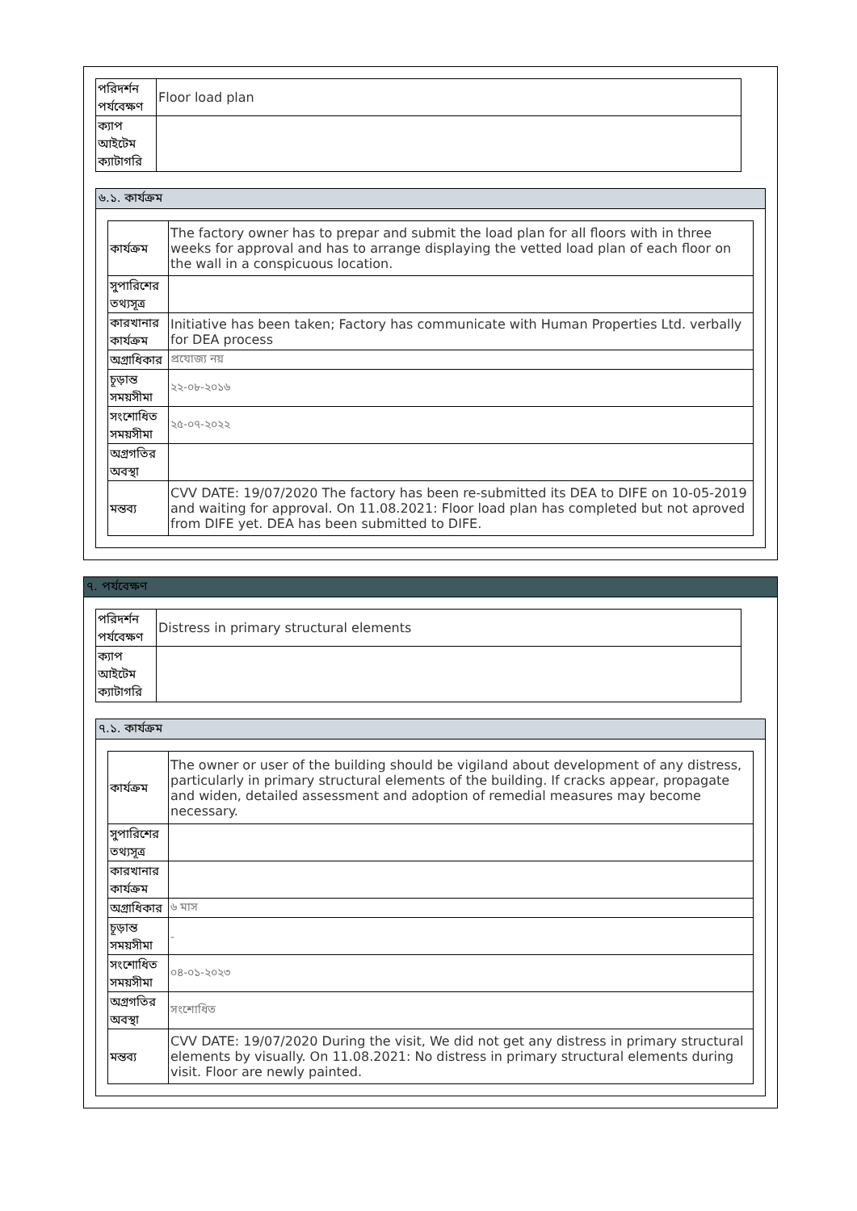| পরিদর্শন পর্যবেক্ষণ | Floor load plan |
| ক্যাপ আইটেম ক্যাটাগরি | |
৬.১. কার্যক্রম
| কার্যক্রম | The factory owner has to prepar and submit the load plan for all floors with in three weeks for approval and has to arrange displaying the vetted load plan of each floor on the wall in a conspicuous location. |
| সুপারিশের তথ্যসূত্র | |
| কারখানার কার্যক্রম | Initiative has been taken; Factory has communicate with Human Properties Ltd. verbally for DEA process |
| অগ্রাধিকার | প্রযোজ্য নয় |
| চূড়ান্ত সময়সীমা | ২২-০৮-২০১৬ |
| সংশোধিত সময়সীমা | ২৫-০৭-২০২২ |
| অগ্রগতির অবস্থা | |
| মন্তব্য | CVV DATE: 19/07/2020 The factory has been re-submitted its DEA to DIFE on 10-05-2019 and waiting for approval. On 11.08.2021: Floor load plan has completed but not aproved from DIFE yet. DEA has been submitted to DIFE. |
৭. পর্যবেক্ষণ
| পরিদর্শন পর্যবেক্ষণ | Distress in primary structural elements |
| ক্যাপ আইটেম ক্যাটাগরি | |
৭.১. কার্যক্রম
| কার্যক্রম | The owner or user of the building should be vigiland about development of any distress, particularly in primary structural elements of the building. If cracks appear, propagate and widen, detailed assessment and adoption of remedial measures may become necessary. |
| সুপারিশের তথ্যসূত্র | |
| কারখানার কার্যক্রম | |
| অগ্রাধিকার | ৬ মাস |
| চূড়ান্ত সময়সীমা | - |
| সংশোধিত সময়সীমা | ০৪-০১-২০২৩ |
| অগ্রগতির অবস্থা | সংশোধিত |
| মন্তব্য | CVV DATE: 19/07/2020 During the visit, We did not get any distress in primary structural elements by visually. On 11.08.2021: No distress in primary structural elements during visit. Floor are newly painted. |